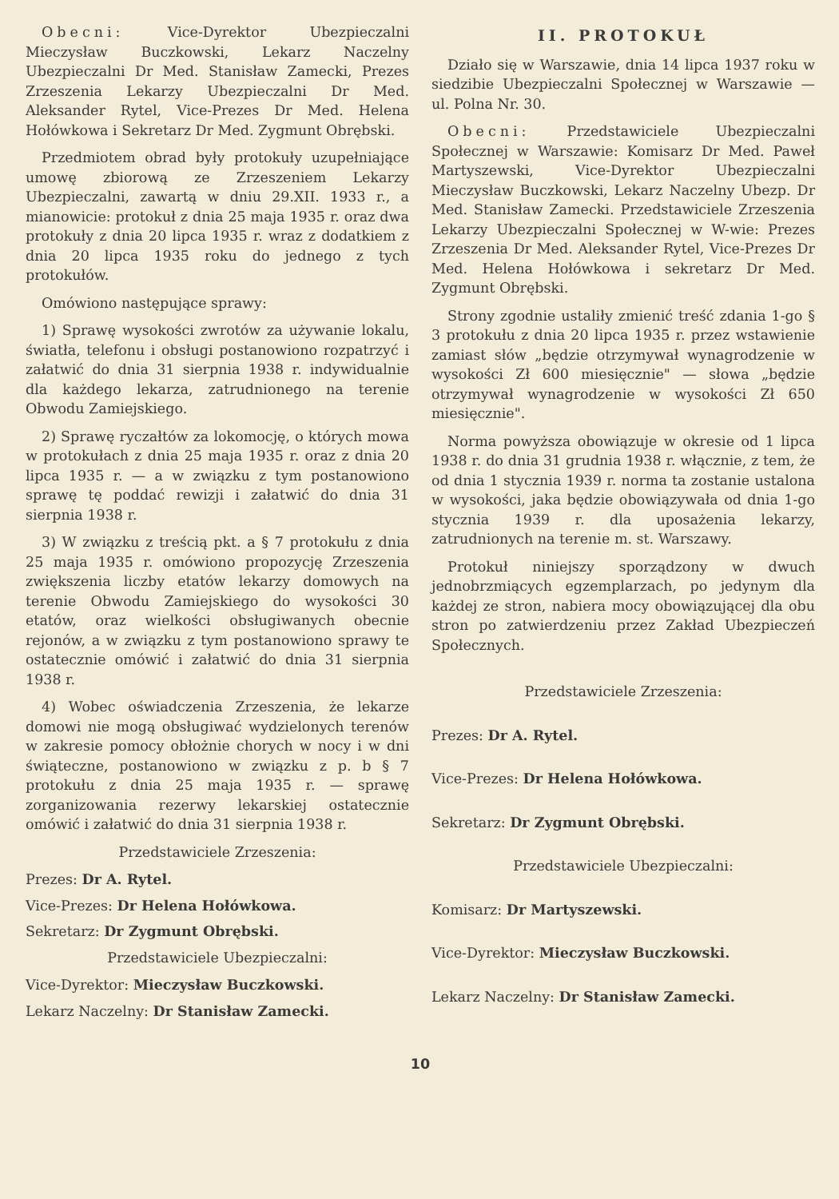Obecni: Vice-Dyrektor Ubezpieczalni Mieczysław Buczkowski, Lekarz Naczelny Ubezpieczalni Dr Med. Stanisław Zamecki, Prezes Zrzeszenia Lekarzy Ubezpieczalni Dr Med. Aleksander Rytel, Vice-Prezes Dr Med. Helena Hołówkowa i Sekretarz Dr Med. Zygmunt Obrębski.
Przedmiotem obrad były protokuły uzupełniające umowę zbiorową ze Zrzeszeniem Lekarzy Ubezpieczalni, zawartą w dniu 29.XII. 1933 r., a mianowicie: protokuł z dnia 25 maja 1935 r. oraz dwa protokuły z dnia 20 lipca 1935 r. wraz z dodatkiem z dnia 20 lipca 1935 roku do jednego z tych protokułów.
Omówiono następujące sprawy:
1) Sprawę wysokości zwrotów za używanie lokalu, światła, telefonu i obsługi postanowiono rozpatrzyć i załatwić do dnia 31 sierpnia 1938 r. indywidualnie dla każdego lekarza, zatrudnionego na terenie Obwodu Zamiejskiego.
2) Sprawę ryczałtów za lokomocję, o których mowa w protokułach z dnia 25 maja 1935 r. oraz z dnia 20 lipca 1935 r. — a w związku z tym postanowiono sprawę tę poddać rewizji i załatwić do dnia 31 sierpnia 1938 r.
3) W związku z treścią pkt. a § 7 protokułu z dnia 25 maja 1935 r. omówiono propozycję Zrzeszenia zwiększenia liczby etatów lekarzy domowych na terenie Obwodu Zamiejskiego do wysokości 30 etatów, oraz wielkości obsługiwanych obecnie rejonów, a w związku z tym postanowiono sprawy te ostatecznie omówić i załatwić do dnia 31 sierpnia 1938 r.
4) Wobec oświadczenia Zrzeszenia, że lekarze domowi nie mogą obsługiwać wydzielonych terenów w zakresie pomocy obłożnie chorych w nocy i w dni świąteczne, postanowiono w związku z p. b § 7 protokułu z dnia 25 maja 1935 r. — sprawę zorganizowania rezerwy lekarskiej ostatecznie omówić i załatwić do dnia 31 sierpnia 1938 r.
Przedstawiciele Zrzeszenia:
Prezes: Dr A. Rytel.
Vice-Prezes: Dr Helena Hołówkowa.
Sekretarz: Dr Zygmunt Obrębski.
Przedstawiciele Ubezpieczalni:
Vice-Dyrektor: Mieczysław Buczkowski.
Lekarz Naczelny: Dr Stanisław Zamecki.
II. PROTOKUŁ
Działo się w Warszawie, dnia 14 lipca 1937 roku w siedzibie Ubezpieczalni Społecznej w Warszawie — ul. Polna Nr. 30.
Obecni: Przedstawiciele Ubezpieczalni Społecznej w Warszawie: Komisarz Dr Med. Paweł Martyszewski, Vice-Dyrektor Ubezpieczalni Mieczysław Buczkowski, Lekarz Naczelny Ubezp. Dr Med. Stanisław Zamecki. Przedstawiciele Zrzeszenia Lekarzy Ubezpieczalni Społecznej w W-wie: Prezes Zrzeszenia Dr Med. Aleksander Rytel, Vice-Prezes Dr Med. Helena Hołówkowa i sekretarz Dr Med. Zygmunt Obrębski.
Strony zgodnie ustaliły zmienić treść zdania 1-go § 3 protokułu z dnia 20 lipca 1935 r. przez wstawienie zamiast słów „będzie otrzymywał wynagrodzenie w wysokości Zł 600 miesięcznie" — słowa „będzie otrzymywał wynagrodzenie w wysokości Zł 650 miesięcznie".
Norma powyższa obowiązuje w okresie od 1 lipca 1938 r. do dnia 31 grudnia 1938 r. włącznie, z tem, że od dnia 1 stycznia 1939 r. norma ta zostanie ustalona w wysokości, jaka będzie obowiązywała od dnia 1-go stycznia 1939 r. dla uposażenia lekarzy, zatrudnionych na terenie m. st. Warszawy.
Protokuł niniejszy sporządzony w dwuch jednobrzmiących egzemplarzach, po jedynym dla każdej ze stron, nabiera mocy obowiązującej dla obu stron po zatwierdzeniu przez Zakład Ubezpieczeń Społecznych.
Przedstawiciele Zrzeszenia:
Prezes: Dr A. Rytel.
Vice-Prezes: Dr Helena Hołówkowa.
Sekretarz: Dr Zygmunt Obrębski.
Przedstawiciele Ubezpieczalni:
Komisarz: Dr Martyszewski.
Vice-Dyrektor: Mieczysław Buczkowski.
Lekarz Naczelny: Dr Stanisław Zamecki.
10